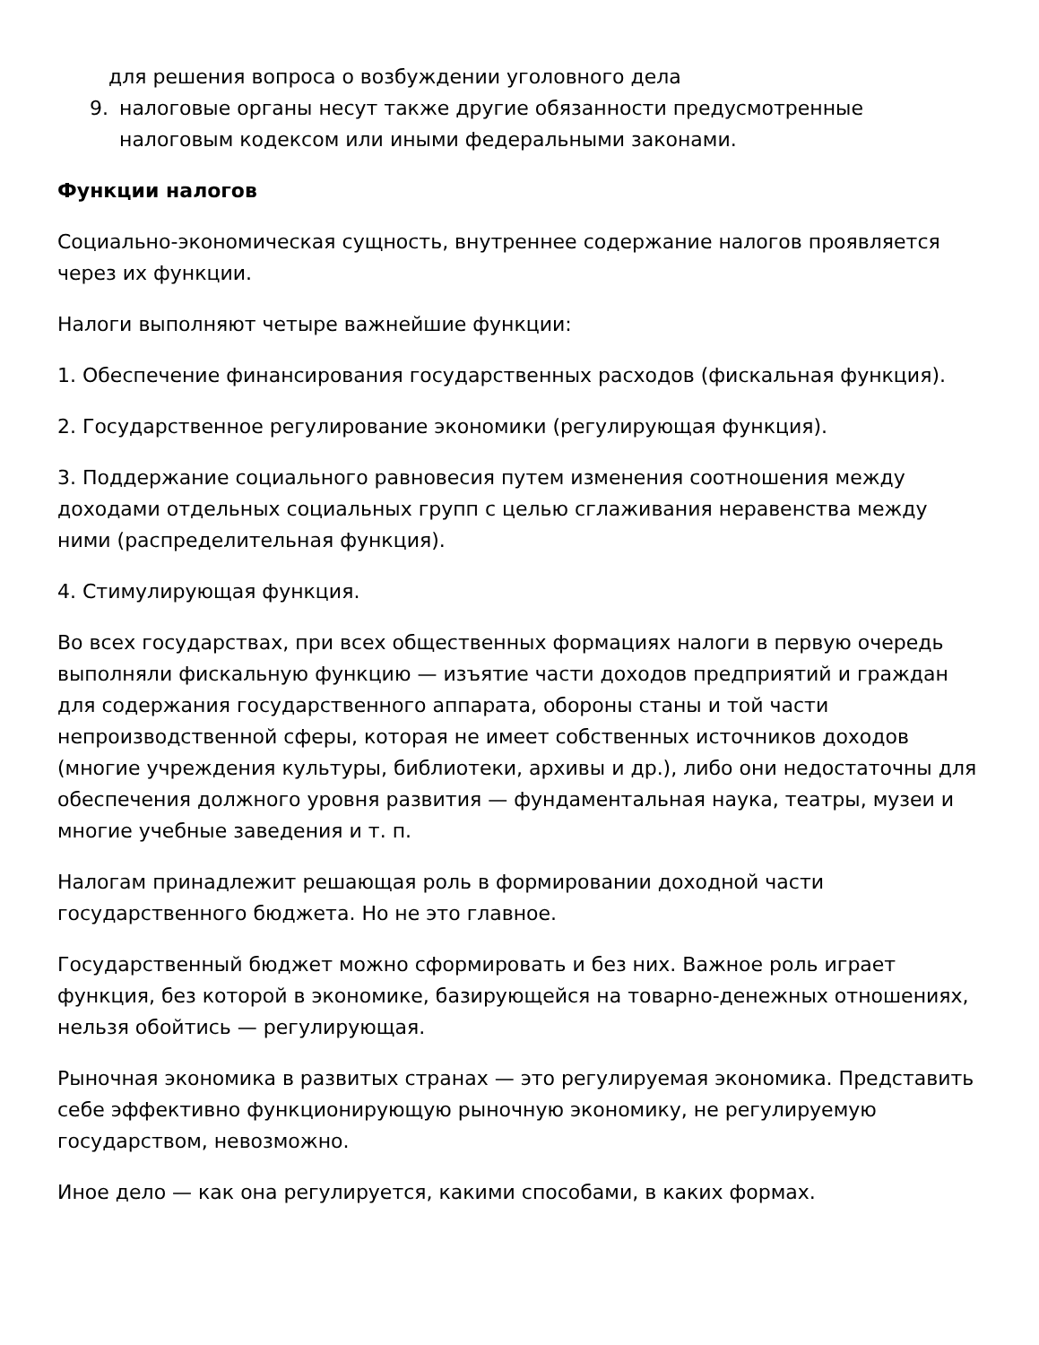для решения вопроса о возбуждении уголовного дела
9. налоговые органы несут также другие обязанности предусмотренные налоговым кодексом или иными федеральными законами.
Функции налогов
Социально-экономическая сущность, внутреннее содержание налогов проявляется через их функции.
Налоги выполняют четыре важнейшие функции:
1. Обеспечение финансирования государственных расходов (фискальная функция).
2. Государственное регулирование экономики (регулирующая функция).
3. Поддержание социального равновесия путем изменения соотношения между доходами отдельных социальных групп с целью сглаживания неравенства между ними (распределительная функция).
4. Стимулирующая функция.
Во всех государствах, при всех общественных формациях налоги в первую очередь выполняли фискальную функцию — изъятие части доходов предприятий и граждан для содержания государственного аппарата, обороны станы и той части непроизводственной сферы, которая не имеет собственных источников доходов (многие учреждения культуры, библиотеки, архивы и др.), либо они недостаточны для обеспечения должного уровня развития — фундаментальная наука, театры, музеи и многие учебные заведения и т. п.
Налогам принадлежит решающая роль в формировании доходной части государственного бюджета. Но не это главное.
Государственный бюджет можно сформировать и без них. Важное роль играет функция, без которой в экономике, базирующейся на товарно-денежных отношениях, нельзя обойтись — регулирующая.
Рыночная экономика в развитых странах — это регулируемая экономика. Представить себе эффективно функционирующую рыночную экономику, не регулируемую государством, невозможно.
Иное дело — как она регулируется, какими способами, в каких формах.